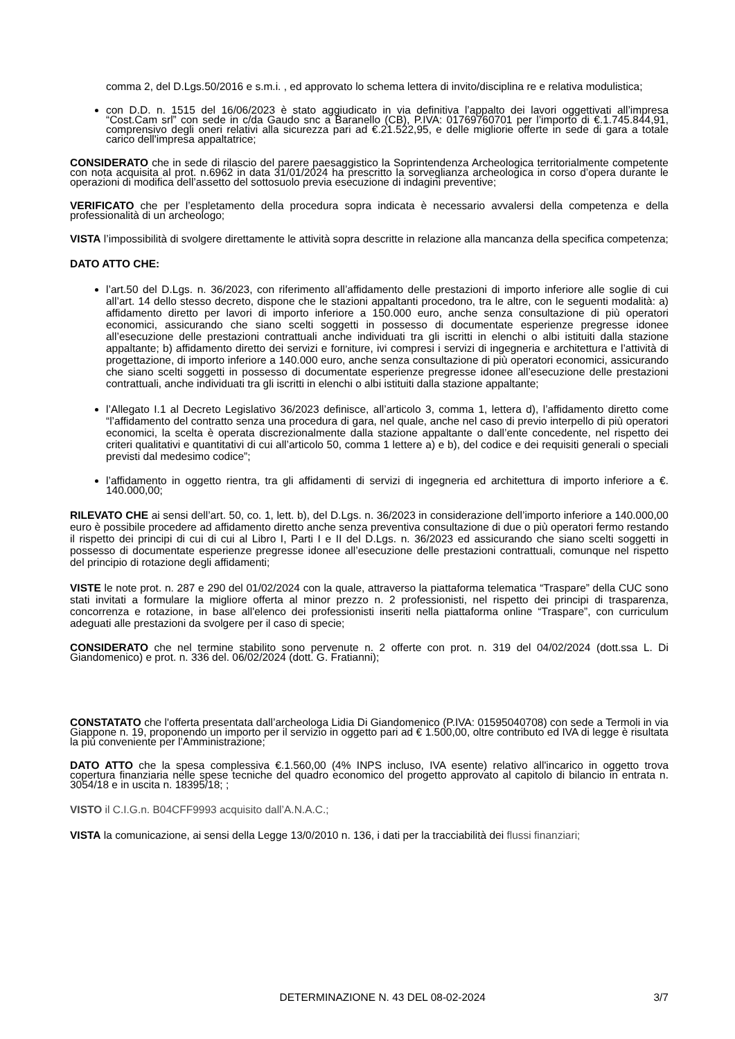comma 2, del D.Lgs.50/2016 e s.m.i. , ed approvato lo schema lettera di invito/disciplina re e relativa modulistica;
con D.D. n. 1515 del 16/06/2023 è stato aggiudicato in via definitiva l’appalto dei lavori oggettivati all’impresa “Cost.Cam srl” con sede in c/da Gaudo snc a Baranello (CB), P.IVA: 01769760701 per l’importo di €.1.745.844,91, comprensivo degli oneri relativi alla sicurezza pari ad €.21.522,95, e delle migliorie offerte in sede di gara a totale carico dell'impresa appaltatrice;
CONSIDERATO che in sede di rilascio del parere paesaggistico la Soprintendenza Archeologica territorialmente competente con nota acquisita al prot. n.6962 in data 31/01/2024 ha prescritto la sorveglianza archeologica in corso d’opera durante le operazioni di modifica dell’assetto del sottosuolo previa esecuzione di indagini preventive;
VERIFICATO che per l’espletamento della procedura sopra indicata è necessario avvalersi della competenza e della professionalità di un archeologo;
VISTA l’impossibilità di svolgere direttamente le attività sopra descritte in relazione alla mancanza della specifica competenza;
DATO ATTO CHE:
l’art.50 del D.Lgs. n. 36/2023, con riferimento all’affidamento delle prestazioni di importo inferiore alle soglie di cui all’art. 14 dello stesso decreto, dispone che le stazioni appaltanti procedono, tra le altre, con le seguenti modalità: a) affidamento diretto per lavori di importo inferiore a 150.000 euro, anche senza consultazione di più operatori economici, assicurando che siano scelti soggetti in possesso di documentate esperienze pregresse idonee all’esecuzione delle prestazioni contrattuali anche individuati tra gli iscritti in elenchi o albi istituiti dalla stazione appaltante; b) affidamento diretto dei servizi e forniture, ivi compresi i servizi di ingegneria e architettura e l’attività di progettazione, di importo inferiore a 140.000 euro, anche senza consultazione di più operatori economici, assicurando che siano scelti soggetti in possesso di documentate esperienze pregresse idonee all’esecuzione delle prestazioni contrattuali, anche individuati tra gli iscritti in elenchi o albi istituiti dalla stazione appaltante;
l’Allegato I.1 al Decreto Legislativo 36/2023 definisce, all’articolo 3, comma 1, lettera d), l’affidamento diretto come “l’affidamento del contratto senza una procedura di gara, nel quale, anche nel caso di previo interpello di più operatori economici, la scelta è operata discrezionalmente dalla stazione appaltante o dall’ente concedente, nel rispetto dei criteri qualitativi e quantitativi di cui all’articolo 50, comma 1 lettere a) e b), del codice e dei requisiti generali o speciali previsti dal medesimo codice”;
l’affidamento in oggetto rientra, tra gli affidamenti di servizi di ingegneria ed architettura di importo inferiore a €. 140.000,00;
RILEVATO CHE ai sensi dell’art. 50, co. 1, lett. b), del D.Lgs. n. 36/2023 in considerazione dell’importo inferiore a 140.000,00 euro è possibile procedere ad affidamento diretto anche senza preventiva consultazione di due o più operatori fermo restando il rispetto dei principi di cui di cui al Libro I, Parti I e II del D.Lgs. n. 36/2023 ed assicurando che siano scelti soggetti in possesso di documentate esperienze pregresse idonee all’esecuzione delle prestazioni contrattuali, comunque nel rispetto del principio di rotazione degli affidamenti;
VISTE le note prot. n. 287 e 290 del 01/02/2024 con la quale, attraverso la piattaforma telematica “Traspare” della CUC sono stati invitati a formulare la migliore offerta al minor prezzo n. 2 professionisti, nel rispetto dei principi di trasparenza, concorrenza e rotazione, in base all'elenco dei professionisti inseriti nella piattaforma online “Traspare”, con curriculum adeguati alle prestazioni da svolgere per il caso di specie;
CONSIDERATO che nel termine stabilito sono pervenute n. 2 offerte con prot. n. 319 del 04/02/2024 (dott.ssa L. Di Giandomenico) e prot. n. 336 del. 06/02/2024 (dott. G. Fratianni);
CONSTATATO che l'offerta presentata dall’archeologa Lidia Di Giandomenico (P.IVA: 01595040708) con sede a Termoli in via Giappone n. 19, proponendo un importo per il servizio in oggetto pari ad € 1.500,00, oltre contributo ed IVA di legge è risultata la più conveniente per l’Amministrazione;
DATO ATTO che la spesa complessiva €.1.560,00 (4% INPS incluso, IVA esente) relativo all'incarico in oggetto trova copertura finanziaria nelle spese tecniche del quadro economico del progetto approvato al capitolo di bilancio in entrata n. 3054/18 e in uscita n. 18395/18; ;
VISTO il C.I.G.n. B04CFF9993 acquisito dall’A.N.A.C.;
VISTA la comunicazione, ai sensi della Legge 13/0/2010 n. 136, i dati per la tracciabilità dei flussi finanziari;
DETERMINAZIONE N. 43 DEL 08-02-2024 3/7